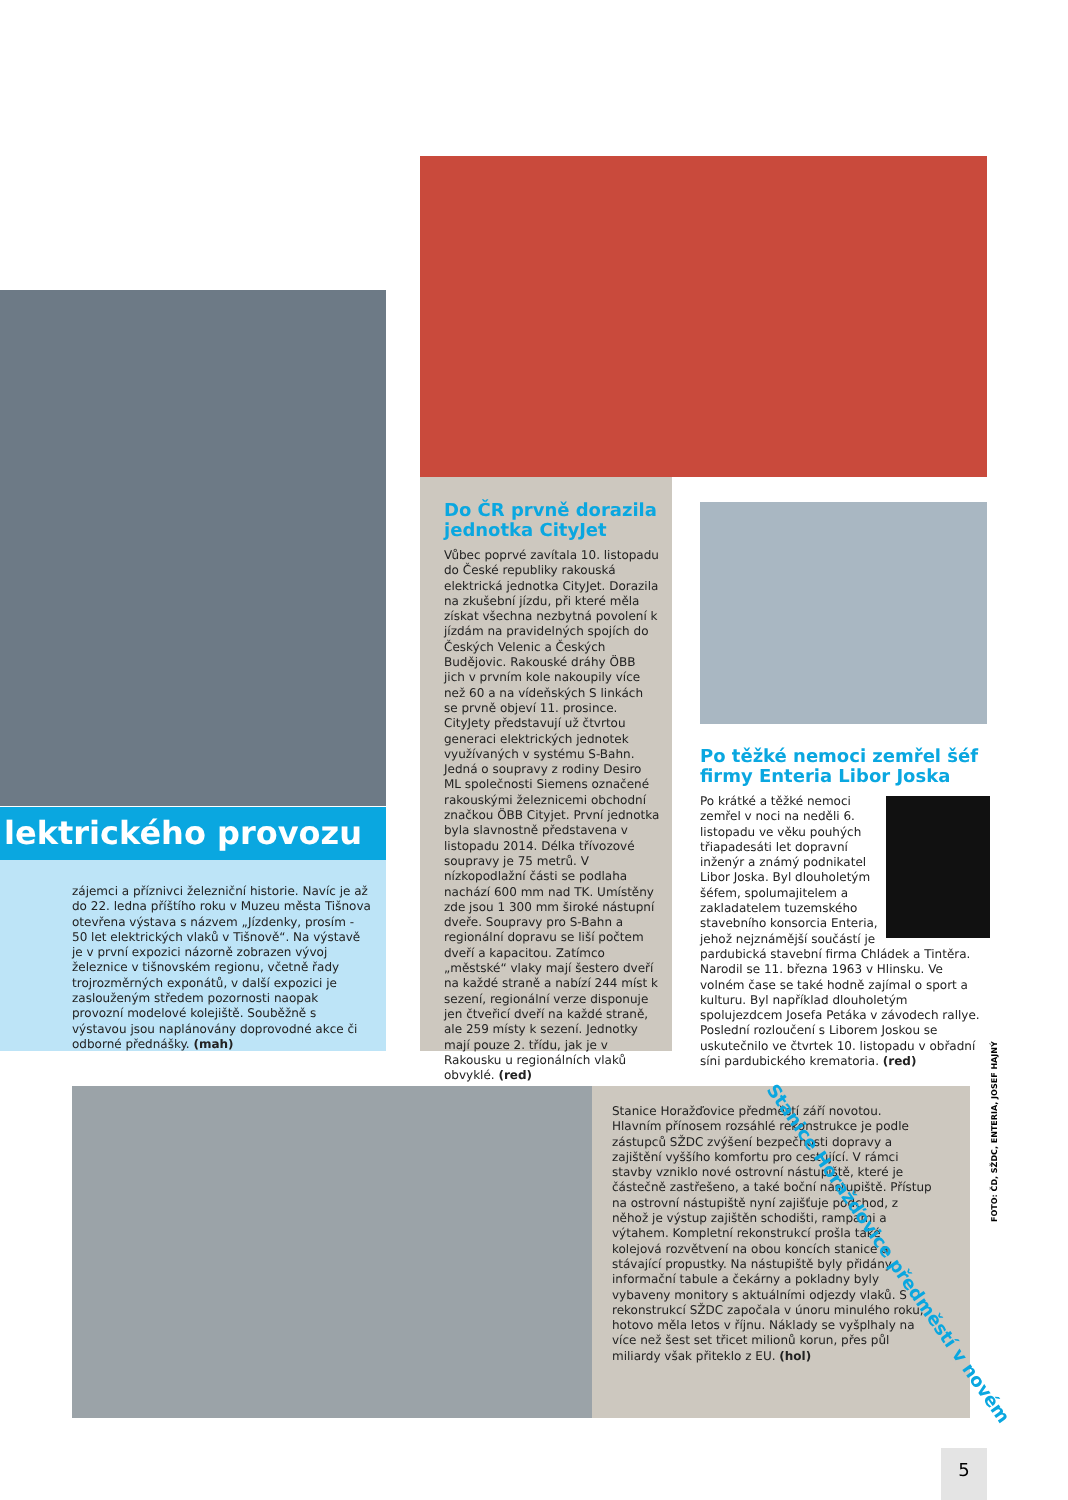lektrického provozu
zájemci a příznivci železniční historie. Navíc je až do 22. ledna příštího roku v Muzeu města Tišnova otevřena výstava s názvem „Jízdenky, prosím - 50 let elektrických vlaků v Tišnově“. Na výstavě je v první expozici názorně zobrazen vývoj železnice v tišnovském regionu, včetně řady trojrozměrných exponátů, v další expozici je zaslouženým středem pozornosti naopak provozní modelové kolejiště. Souběžně s výstavou jsou naplánovány doprovodné akce či odborné přednášky. (mah)
Do ČR prvně dorazila jednotka CityJet
Vůbec poprvé zavítala 10. listopadu do České republiky rakouská elektrická jednotka CityJet. Dorazila na zkušební jízdu, při které měla získat všechna nezbytná povolení k jízdám na pravidelných spojích do Českých Velenic a Českých Budějovic. Rakouské dráhy ÖBB jich v prvním kole nakoupily více než 60 a na vídeňských S linkách se prvně objeví 11. prosince. CityJety představují už čtvrtou generaci elektrických jednotek využívaných v systému S-Bahn. Jedná o soupravy z rodiny Desiro ML společnosti Siemens označené rakouskými železnicemi obchodní značkou ÖBB Cityjet. První jednotka byla slavnostně představena v listopadu 2014. Délka třívozové soupravy je 75 metrů. V nízkopodlažní části se podlaha nachází 600 mm nad TK. Umístěny zde jsou 1 300 mm široké nástupní dveře. Soupravy pro S-Bahn a regionální dopravu se liší počtem dveří a kapacitou. Zatímco „městské“ vlaky mají šestero dveří na každé straně a nabízí 244 míst k sezení, regionální verze disponuje jen čtveřicí dveří na každé straně, ale 259 místy k sezení. Jednotky mají pouze 2. třídu, jak je v Rakousku u regionálních vlaků obvyklé. (red)
Po těžké nemoci zemřel šéf firmy Enteria Libor Joska
Po krátké a těžké nemoci zemřel v noci na neděli 6. listopadu ve věku pouhých třiapadesáti let dopravní inženýr a známý podnikatel Libor Joska. Byl dlouholetým šéfem, spolumajitelem a zakladatelem tuzemského stavebního konsorcia Enteria, jehož nejznámější součástí je pardubická stavební firma Chládek a Tintěra. Narodil se 11. března 1963 v Hlinsku. Ve volném čase se také hodně zajímal o sport a kulturu. Byl například dlouholetým spolujezdcem Josefa Petáka v závodech rallye. Poslední rozloučení s Liborem Joskou se uskutečnilo ve čtvrtek 10. listopadu v obřadní síni pardubického krematoria. (red)
Stanice Horažďovice předměstí září novotou. Hlavním přínosem rozsáhlé rekonstrukce je podle zástupců SŽDC zvýšení bezpečnosti dopravy a zajištění vyššího komfortu pro cestující. V rámci stavby vzniklo nové ostrovní nástupiště, které je částečně zastřešeno, a také boční nástupiště. Přístup na ostrovní nástupiště nyní zajišťuje podchod, z něhož je výstup zajištěn schodišti, rampami a výtahem. Kompletní rekonstrukcí prošla také kolejová rozvětvení na obou koncích stanice a stávající propustky. Na nástupiště byly přidány informační tabule a čekárny a pokladny byly vybaveny monitory s aktuálními odjezdy vlaků. S rekonstrukcí SŽDC započala v únoru minulého roku, hotovo měla letos v říjnu. Náklady se vyšplhaly na více než šest set třicet milionů korun, přes půl miliardy však přiteklo z EU. (hol)
Stanice Horažďovice předměstí v novém
FOTO: ČD, SŽDC, ENTERIA, JOSEF HAJNÝ
5